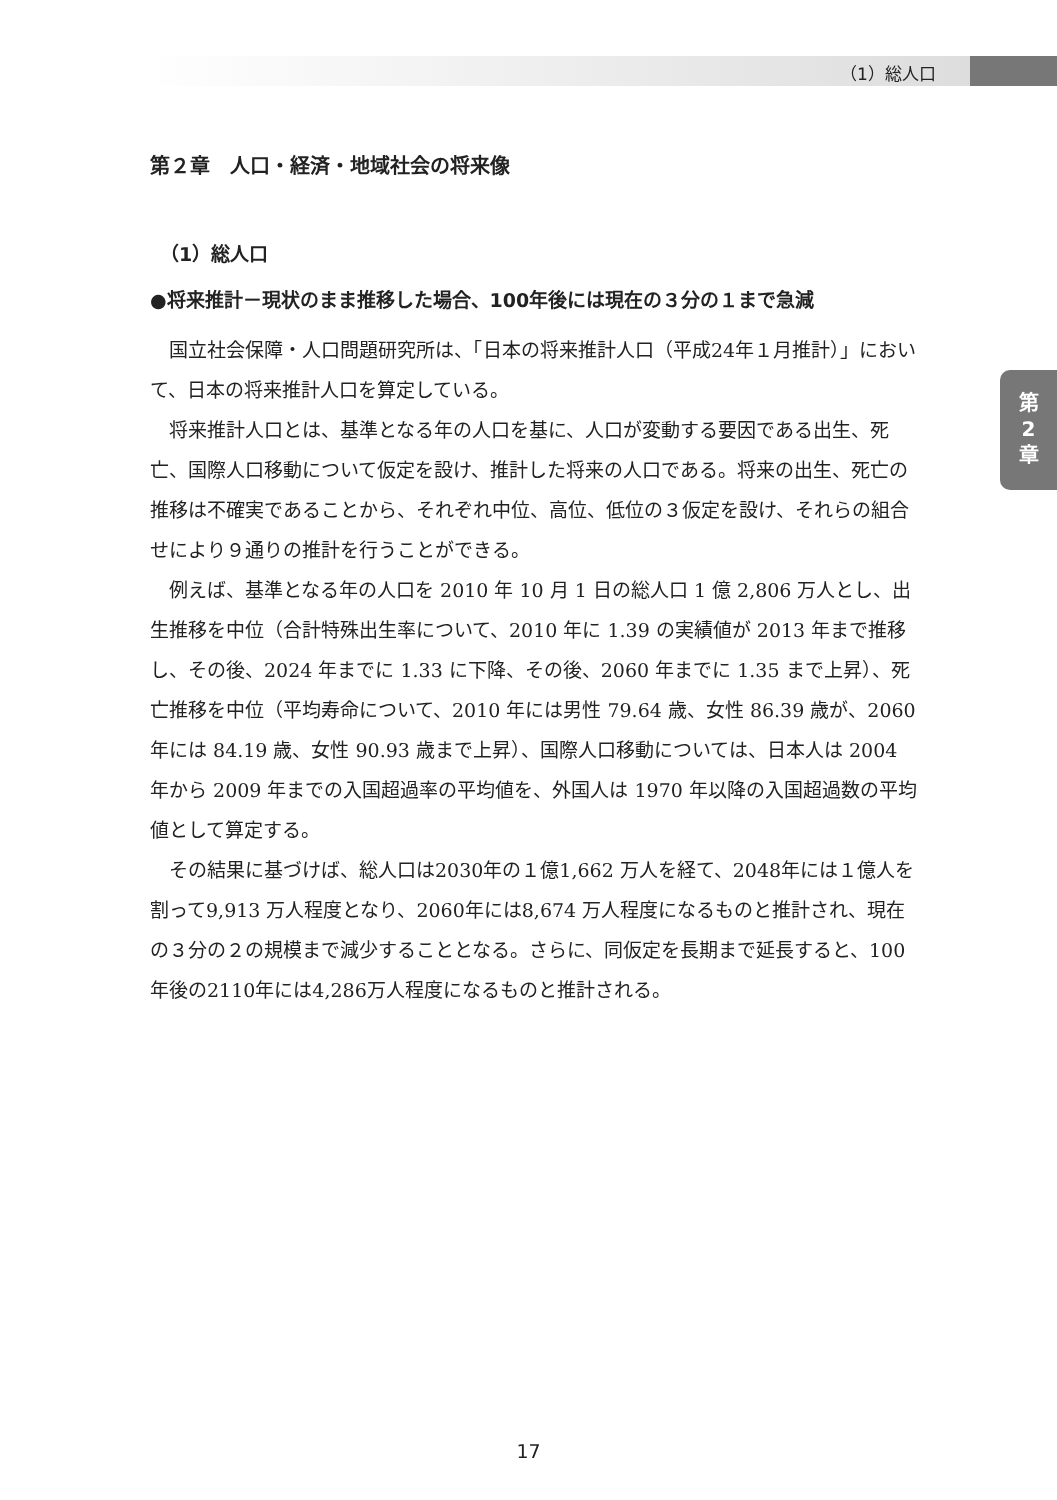（1）総人口
第
2
章
第２章　人口・経済・地域社会の将来像
（1）総人口
●将来推計－現状のまま推移した場合、100年後には現在の３分の１まで急減
国立社会保障・人口問題研究所は、「日本の将来推計人口（平成24年１月推計）」において、日本の将来推計人口を算定している。
将来推計人口とは、基準となる年の人口を基に、人口が変動する要因である出生、死亡、国際人口移動について仮定を設け、推計した将来の人口である。将来の出生、死亡の推移は不確実であることから、それぞれ中位、高位、低位の３仮定を設け、それらの組合せにより９通りの推計を行うことができる。
例えば、基準となる年の人口を 2010 年 10 月 1 日の総人口 1 億 2,806 万人とし、出生推移を中位（合計特殊出生率について、2010 年に 1.39 の実績値が 2013 年まで推移し、その後、2024 年までに 1.33 に下降、その後、2060 年までに 1.35 まで上昇）、死亡推移を中位（平均寿命について、2010 年には男性 79.64 歳、女性 86.39 歳が、2060 年には 84.19 歳、女性 90.93 歳まで上昇）、国際人口移動については、日本人は 2004 年から 2009 年までの入国超過率の平均値を、外国人は 1970 年以降の入国超過数の平均値として算定する。
その結果に基づけば、総人口は2030年の１億1,662 万人を経て、2048年には１億人を割って9,913 万人程度となり、2060年には8,674 万人程度になるものと推計され、現在の３分の２の規模まで減少することとなる。さらに、同仮定を長期まで延長すると、100年後の2110年には4,286万人程度になるものと推計される。
17